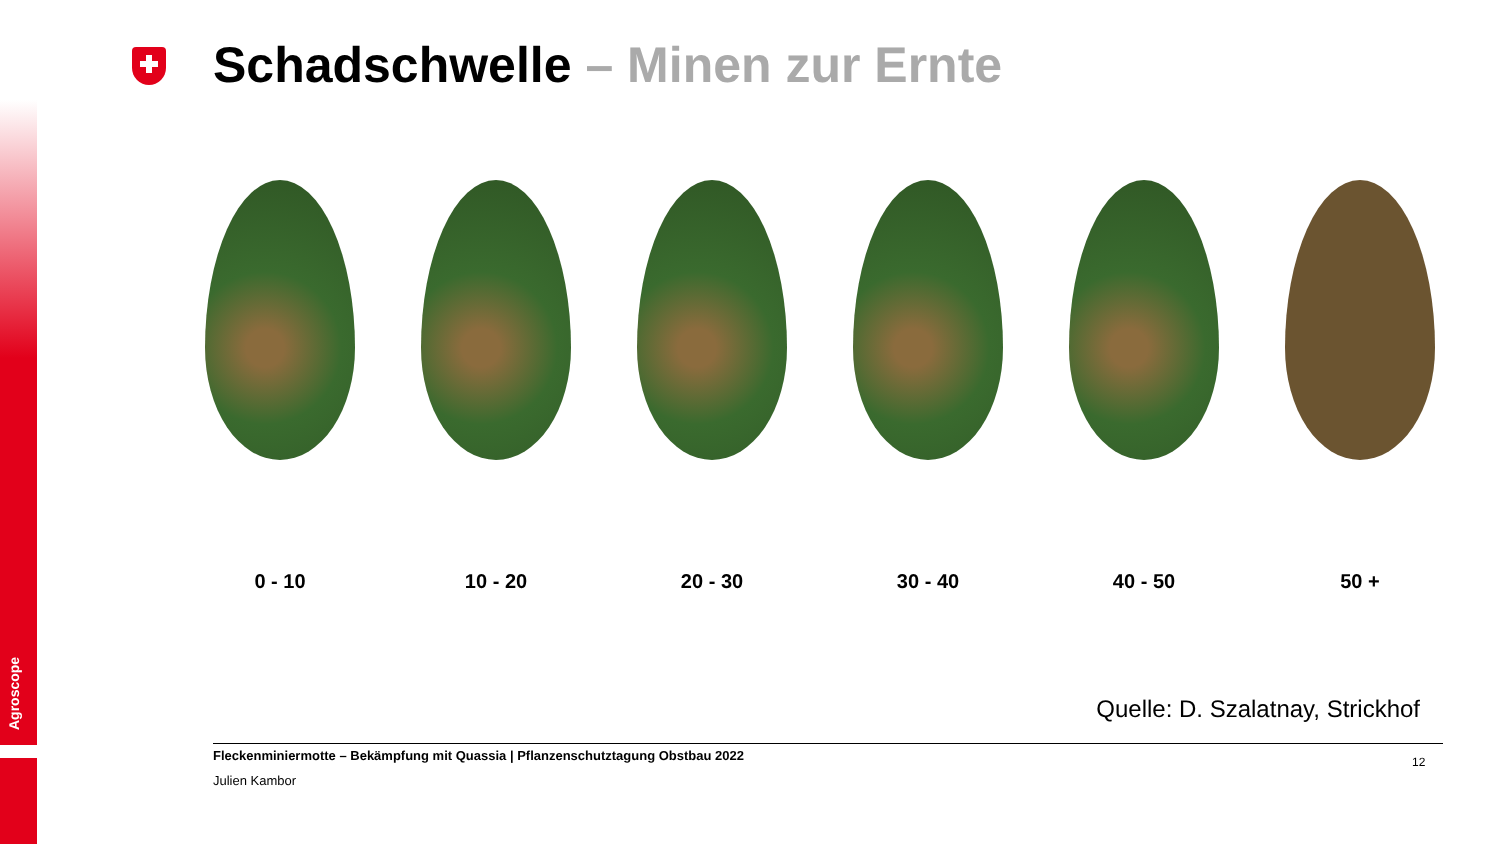Agroscope
Schadschwelle – Minen zur Ernte
0 - 10 10 - 20 20 - 30 30 - 40 40 - 50 50 +
Quelle: D. Szalatnay, Strickhof
Fleckenminiermotte – Bekämpfung mit Quassia | Pflanzenschutztagung Obstbau 2022
Julien Kambor
12